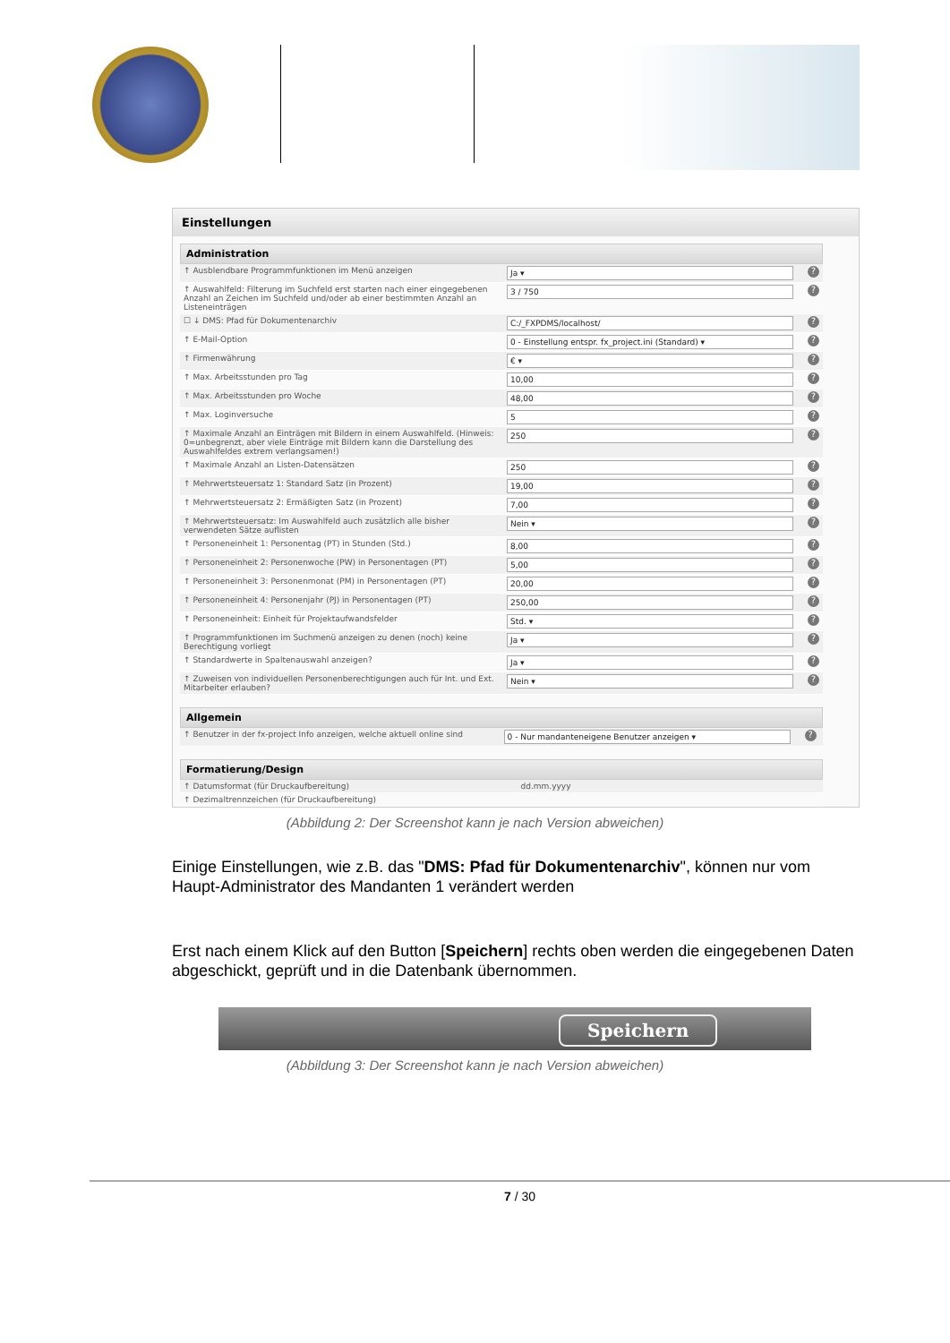Einstellungen
Administration
| ↑ Ausblendbare Programmfunktionen im Menü anzeigen | Ja ▾ | ? |
| ↑ Auswahlfeld: Filterung im Suchfeld erst starten nach einer eingegebenen Anzahl an Zeichen im Suchfeld und/oder ab einer bestimmten Anzahl an Listeneinträgen | 3 / 750 | ? |
| ☐ ↓ DMS: Pfad für Dokumentenarchiv | C:/_FXPDMS/localhost/ | ? |
| ↑ E-Mail-Option | 0 - Einstellung entspr. fx_project.ini (Standard) ▾ | ? |
| ↑ Firmenwährung | € ▾ | ? |
| ↑ Max. Arbeitsstunden pro Tag | 10,00 | ? |
| ↑ Max. Arbeitsstunden pro Woche | 48,00 | ? |
| ↑ Max. Loginversuche | 5 | ? |
| ↑ Maximale Anzahl an Einträgen mit Bildern in einem Auswahlfeld. (Hinweis: 0=unbegrenzt, aber viele Einträge mit Bildern kann die Darstellung des Auswahlfeldes extrem verlangsamen!) | 250 | ? |
| ↑ Maximale Anzahl an Listen-Datensätzen | 250 | ? |
| ↑ Mehrwertsteuersatz 1: Standard Satz (in Prozent) | 19,00 | ? |
| ↑ Mehrwertsteuersatz 2: Ermäßigten Satz (in Prozent) | 7,00 | ? |
| ↑ Mehrwertsteuersatz: Im Auswahlfeld auch zusätzlich alle bisher verwendeten Sätze auflisten | Nein ▾ | ? |
| ↑ Personeneinheit 1: Personentag (PT) in Stunden (Std.) | 8,00 | ? |
| ↑ Personeneinheit 2: Personenwoche (PW) in Personentagen (PT) | 5,00 | ? |
| ↑ Personeneinheit 3: Personenmonat (PM) in Personentagen (PT) | 20,00 | ? |
| ↑ Personeneinheit 4: Personenjahr (PJ) in Personentagen (PT) | 250,00 | ? |
| ↑ Personeneinheit: Einheit für Projektaufwandsfelder | Std. ▾ | ? |
| ↑ Programmfunktionen im Suchmenü anzeigen zu denen (noch) keine Berechtigung vorliegt | Ja ▾ | ? |
| ↑ Standardwerte in Spaltenauswahl anzeigen? | Ja ▾ | ? |
| ↑ Zuweisen von individuellen Personenberechtigungen auch für Int. und Ext. Mitarbeiter erlauben? | Nein ▾ | ? |
Allgemein
| ↑ Benutzer in der fx-project Info anzeigen, welche aktuell online sind | 0 - Nur mandanteneigene Benutzer anzeigen ▾ | ? |
Formatierung/Design
| ↑ Datumsformat (für Druckaufbereitung) | dd.mm.yyyy | |
| ↑ Dezimaltrennzeichen (für Druckaufbereitung) | | |
(Abbildung 2: Der Screenshot kann je nach Version abweichen)
Einige Einstellungen, wie z.B. das "DMS: Pfad für Dokumentenarchiv", können nur vom Haupt-Administrator des Mandanten 1 verändert werden
Erst nach einem Klick auf den Button [Speichern] rechts oben werden die eingegebenen Daten abgeschickt, geprüft und in die Datenbank übernommen.
Speichern
(Abbildung 3: Der Screenshot kann je nach Version abweichen)
7 / 30